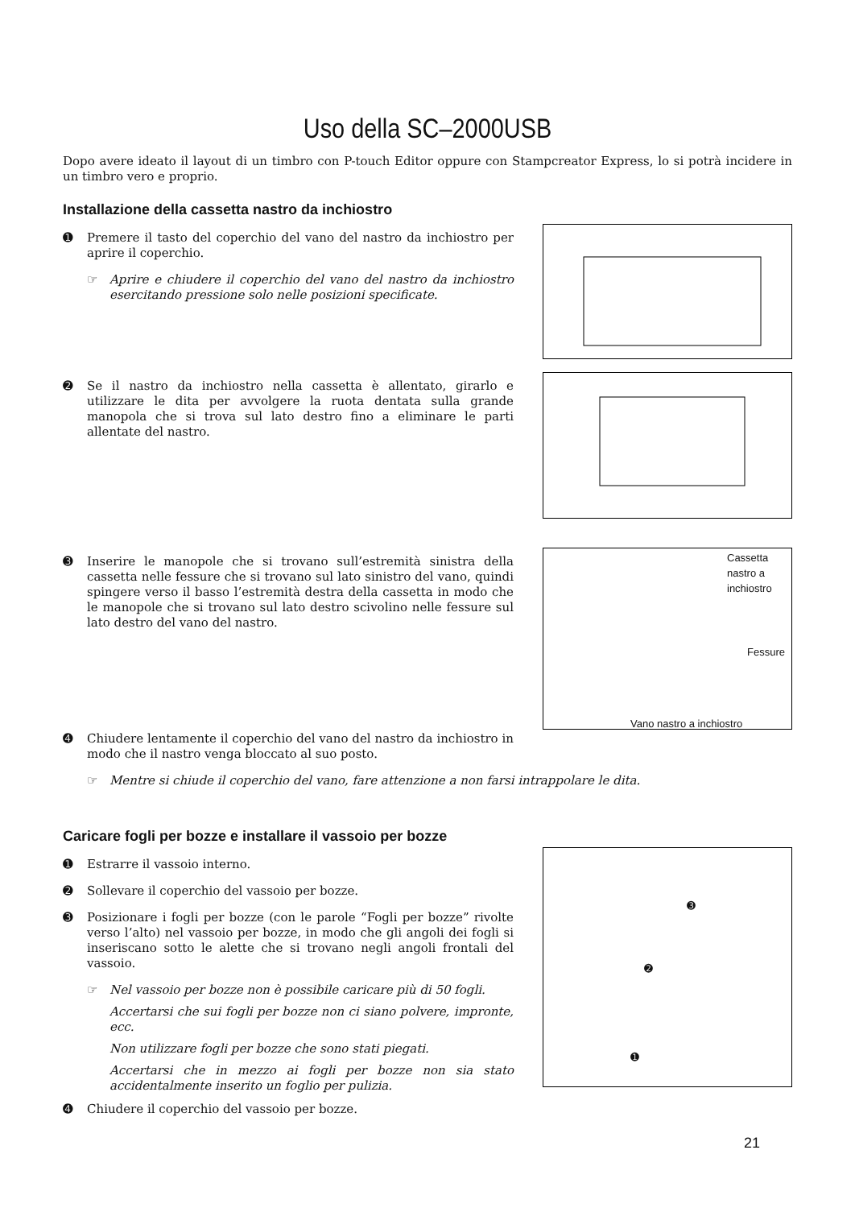Uso della SC–2000USB
Dopo avere ideato il layout di un timbro con P-touch Editor oppure con Stampcreator Express, lo si potrà incidere in un timbro vero e proprio.
Installazione della cassetta nastro da inchiostro
➊ Premere il tasto del coperchio del vano del nastro da inchiostro per aprire il coperchio.
☞ Aprire e chiudere il coperchio del vano del nastro da inchiostro esercitando pressione solo nelle posizioni specificate.
➋ Se il nastro da inchiostro nella cassetta è allentato, girarlo e utilizzare le dita per avvolgere la ruota dentata sulla grande manopola che si trova sul lato destro fino a eliminare le parti allentate del nastro.
➌ Inserire le manopole che si trovano sull’estremità sinistra della cassetta nelle fessure che si trovano sul lato sinistro del vano, quindi spingere verso il basso l’estremità destra della cassetta in modo che le manopole che si trovano sul lato destro scivolino nelle fessure sul lato destro del vano del nastro.
Cassetta nastro a inchiostro
Fessure
Vano nastro a inchiostro
➍ Chiudere lentamente il coperchio del vano del nastro da inchiostro in modo che il nastro venga bloccato al suo posto.
☞ Mentre si chiude il coperchio del vano, fare attenzione a non farsi intrappolare le dita.
Caricare fogli per bozze e installare il vassoio per bozze
➊ Estrarre il vassoio interno.
➋ Sollevare il coperchio del vassoio per bozze.
➌ Posizionare i fogli per bozze (con le parole “Fogli per bozze” rivolte verso l’alto) nel vassoio per bozze, in modo che gli angoli dei fogli si inseriscano sotto le alette che si trovano negli angoli frontali del vassoio.
☞ Nel vassoio per bozze non è possibile caricare più di 50 fogli.
Accertarsi che sui fogli per bozze non ci siano polvere, impronte, ecc.
Non utilizzare fogli per bozze che sono stati piegati.
Accertarsi che in mezzo ai fogli per bozze non sia stato accidentalmente inserito un foglio per pulizia.
➍ Chiudere il coperchio del vassoio per bozze.
➌
➋
➊
21